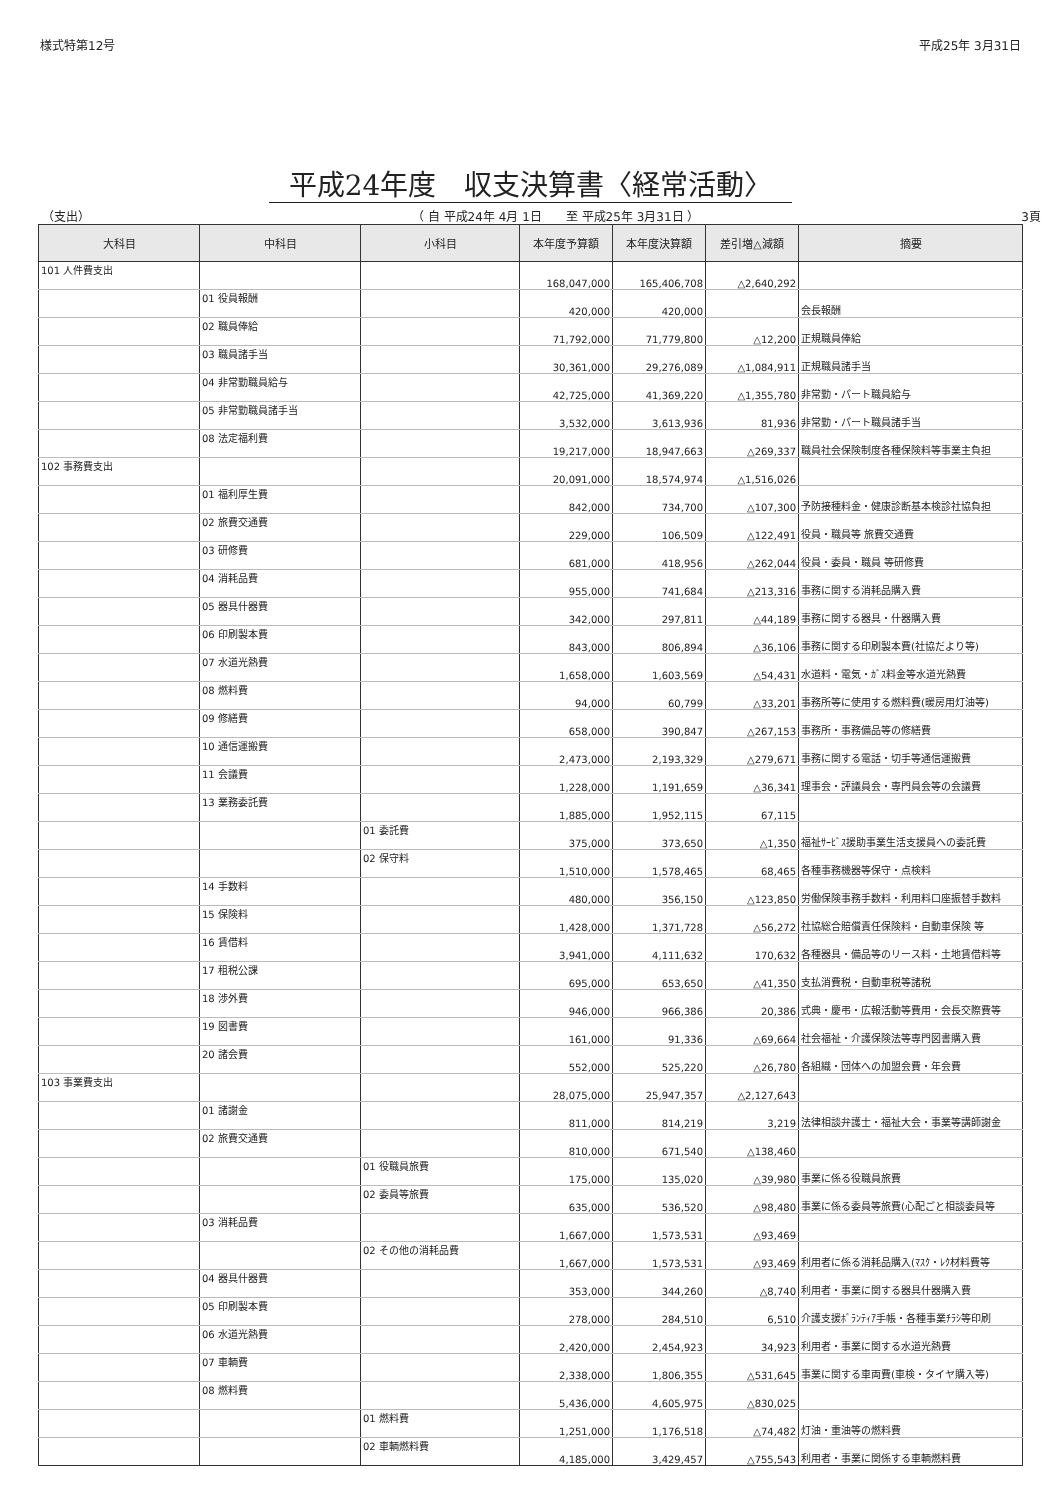様式特第12号 平成25年 3月31日
平成24年度　収支決算書〈経常活動〉
（支出） （ 自 平成24年 4月 1日　　至 平成25年 3月31日 ） 3頁
| 大科目 | 中科目 | 小科目 | 本年度予算額 | 本年度決算額 | 差引増△減額 | 摘要 |
| --- | --- | --- | --- | --- | --- | --- |
| 101 人件費支出 | | | 168,047,000 | 165,406,708 | △2,640,292 | |
| | 01 役員報酬 | | 420,000 | 420,000 | | 会長報酬 |
| | 02 職員俸給 | | 71,792,000 | 71,779,800 | △12,200 | 正規職員俸給 |
| | 03 職員諸手当 | | 30,361,000 | 29,276,089 | △1,084,911 | 正規職員諸手当 |
| | 04 非常勤職員給与 | | 42,725,000 | 41,369,220 | △1,355,780 | 非常勤・パート職員給与 |
| | 05 非常勤職員諸手当 | | 3,532,000 | 3,613,936 | 81,936 | 非常勤・パート職員諸手当 |
| | 08 法定福利費 | | 19,217,000 | 18,947,663 | △269,337 | 職員社会保険制度各種保険料等事業主負担 |
| 102 事務費支出 | | | 20,091,000 | 18,574,974 | △1,516,026 | |
| | 01 福利厚生費 | | 842,000 | 734,700 | △107,300 | 予防接種料金・健康診断基本検診社協負担 |
| | 02 旅費交通費 | | 229,000 | 106,509 | △122,491 | 役員・職員等 旅費交通費 |
| | 03 研修費 | | 681,000 | 418,956 | △262,044 | 役員・委員・職員 等研修費 |
| | 04 消耗品費 | | 955,000 | 741,684 | △213,316 | 事務に関する消耗品購入費 |
| | 05 器具什器費 | | 342,000 | 297,811 | △44,189 | 事務に関する器具・什器購入費 |
| | 06 印刷製本費 | | 843,000 | 806,894 | △36,106 | 事務に関する印刷製本費(社協だより等) |
| | 07 水道光熱費 | | 1,658,000 | 1,603,569 | △54,431 | 水道料・電気・ｶﾞｽ料金等水道光熱費 |
| | 08 燃料費 | | 94,000 | 60,799 | △33,201 | 事務所等に使用する燃料費(暖房用灯油等) |
| | 09 修繕費 | | 658,000 | 390,847 | △267,153 | 事務所・事務備品等の修繕費 |
| | 10 通信運搬費 | | 2,473,000 | 2,193,329 | △279,671 | 事務に関する電話・切手等通信運搬費 |
| | 11 会議費 | | 1,228,000 | 1,191,659 | △36,341 | 理事会・評議員会・専門員会等の会議費 |
| | 13 業務委託費 | | 1,885,000 | 1,952,115 | 67,115 | |
| | | 01 委託費 | 375,000 | 373,650 | △1,350 | 福祉ｻｰﾋﾞｽ援助事業生活支援員への委託費 |
| | | 02 保守料 | 1,510,000 | 1,578,465 | 68,465 | 各種事務機器等保守・点検料 |
| | 14 手数料 | | 480,000 | 356,150 | △123,850 | 労働保険事務手数料・利用料口座振替手数料 |
| | 15 保険料 | | 1,428,000 | 1,371,728 | △56,272 | 社協総合賠償責任保険料・自動車保険 等 |
| | 16 賃借料 | | 3,941,000 | 4,111,632 | 170,632 | 各種器具・備品等のリース料・土地賃借料等 |
| | 17 租税公課 | | 695,000 | 653,650 | △41,350 | 支払消費税・自動車税等諸税 |
| | 18 渉外費 | | 946,000 | 966,386 | 20,386 | 式典・慶弔・広報活動等費用・会長交際費等 |
| | 19 図書費 | | 161,000 | 91,336 | △69,664 | 社会福祉・介護保険法等専門図書購入費 |
| | 20 諸会費 | | 552,000 | 525,220 | △26,780 | 各組織・団体への加盟会費・年会費 |
| 103 事業費支出 | | | 28,075,000 | 25,947,357 | △2,127,643 | |
| | 01 諸謝金 | | 811,000 | 814,219 | 3,219 | 法律相談弁護士・福祉大会・事業等講師謝金 |
| | 02 旅費交通費 | | 810,000 | 671,540 | △138,460 | |
| | | 01 役職員旅費 | 175,000 | 135,020 | △39,980 | 事業に係る役職員旅費 |
| | | 02 委員等旅費 | 635,000 | 536,520 | △98,480 | 事業に係る委員等旅費(心配ごと相談委員等 |
| | 03 消耗品費 | | 1,667,000 | 1,573,531 | △93,469 | |
| | | 02 その他の消耗品費 | 1,667,000 | 1,573,531 | △93,469 | 利用者に係る消耗品購入(ﾏｽｸ・ﾚｸ材料費等 |
| | 04 器具什器費 | | 353,000 | 344,260 | △8,740 | 利用者・事業に関する器具什器購入費 |
| | 05 印刷製本費 | | 278,000 | 284,510 | 6,510 | 介護支援ﾎﾞﾗﾝﾃｨｱ手帳・各種事業ﾁﾗｼ等印刷 |
| | 06 水道光熱費 | | 2,420,000 | 2,454,923 | 34,923 | 利用者・事業に関する水道光熱費 |
| | 07 車輌費 | | 2,338,000 | 1,806,355 | △531,645 | 事業に関する車両費(車検・タイヤ購入等) |
| | 08 燃料費 | | 5,436,000 | 4,605,975 | △830,025 | |
| | | 01 燃料費 | 1,251,000 | 1,176,518 | △74,482 | 灯油・重油等の燃料費 |
| | | 02 車輌燃料費 | 4,185,000 | 3,429,457 | △755,543 | 利用者・事業に関係する車輌燃料費 |